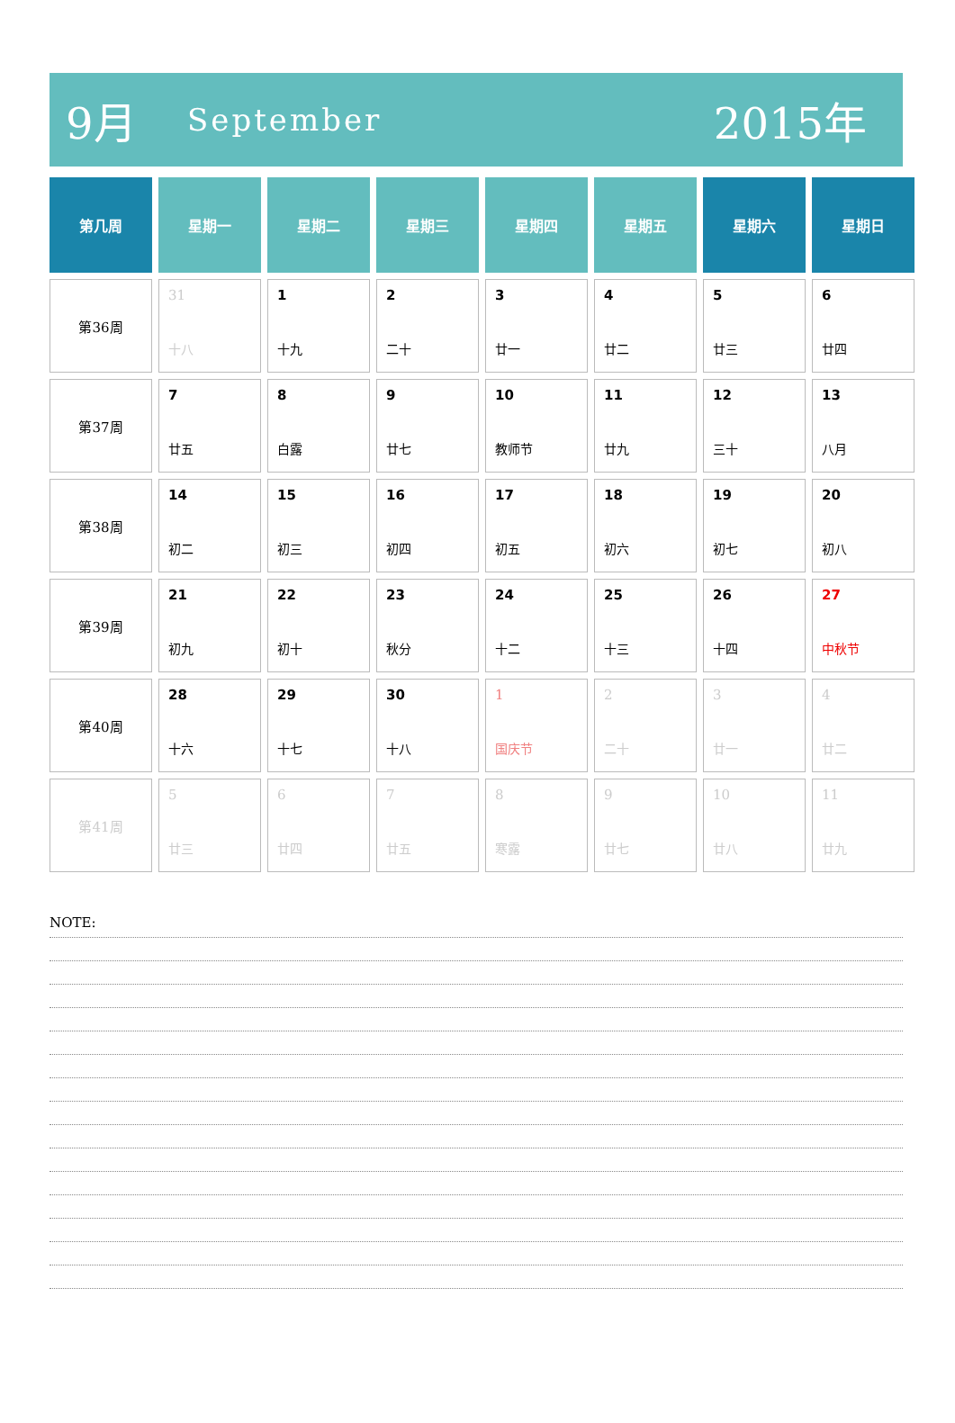9月 September 2015年
| 第几周 | 星期一 | 星期二 | 星期三 | 星期四 | 星期五 | 星期六 | 星期日 |
| --- | --- | --- | --- | --- | --- | --- | --- |
| 第36周 | 31 十八 | 1 十九 | 2 二十 | 3 廿一 | 4 廿二 | 5 廿三 | 6 廿四 |
| 第37周 | 7 廿五 | 8 白露 | 9 廿七 | 10 教师节 | 11 廿九 | 12 三十 | 13 八月 |
| 第38周 | 14 初二 | 15 初三 | 16 初四 | 17 初五 | 18 初六 | 19 初七 | 20 初八 |
| 第39周 | 21 初九 | 22 初十 | 23 秋分 | 24 十二 | 25 十三 | 26 十四 | 27 中秋节 |
| 第40周 | 28 十六 | 29 十七 | 30 十八 | 1 国庆节 | 2 二十 | 3 廿一 | 4 廿二 |
| 第41周 | 5 廿三 | 6 廿四 | 7 廿五 | 8 寒露 | 9 廿七 | 10 廿八 | 11 廿九 |
NOTE: